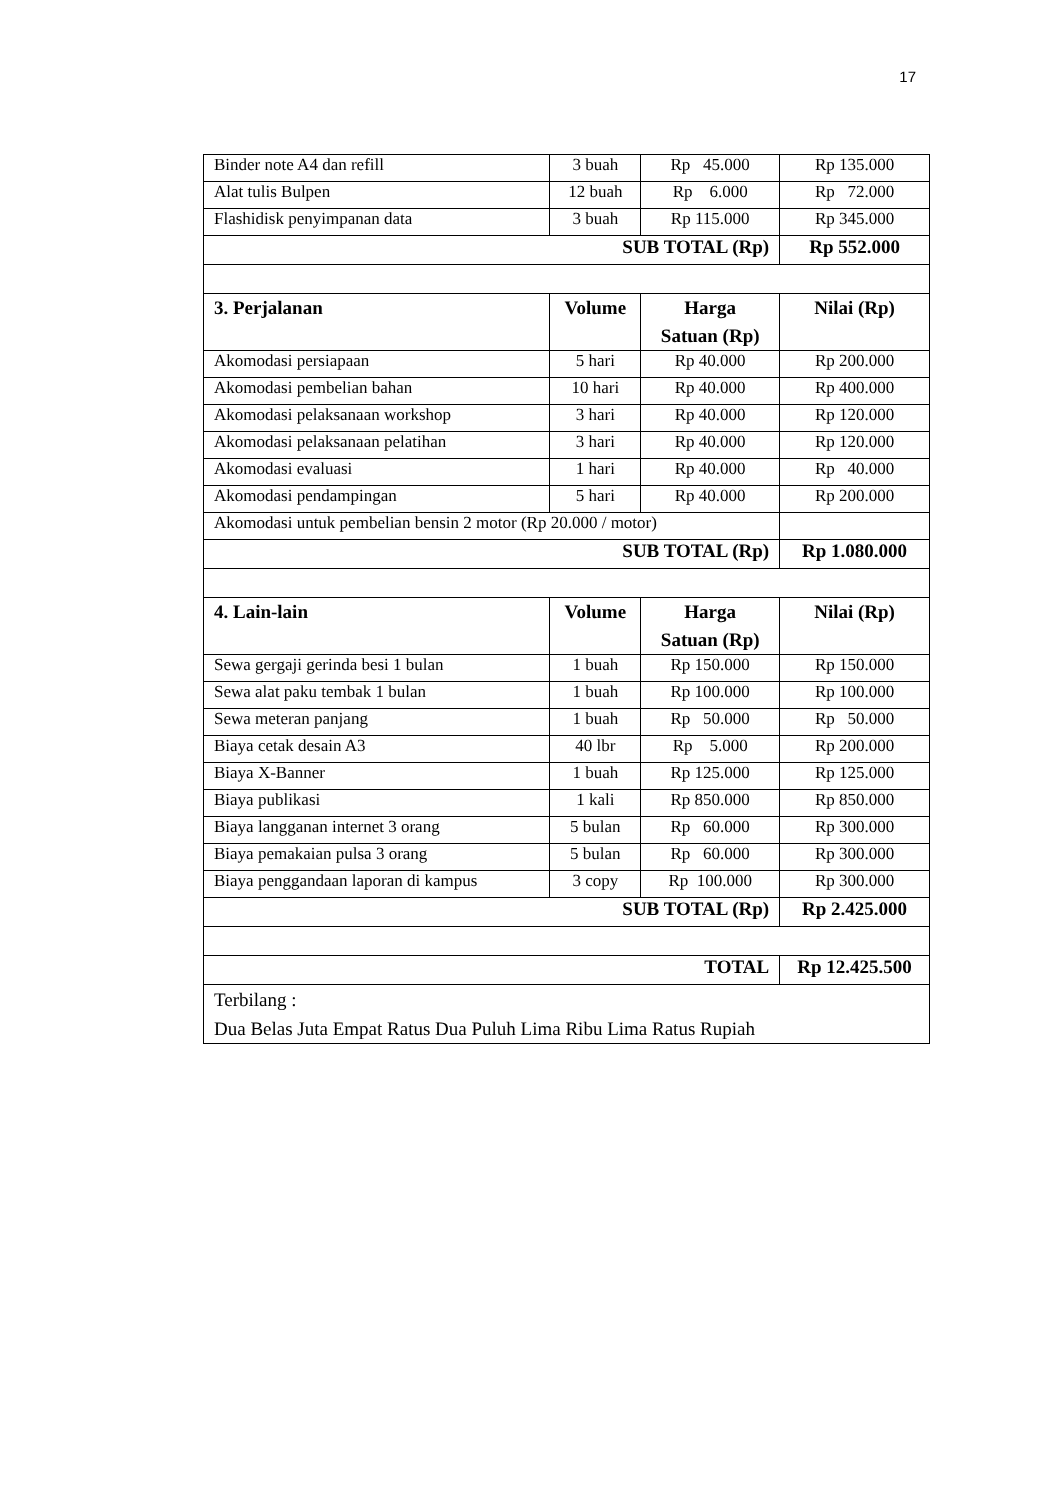17
| Binder note A4 dan refill | 3 buah | Rp 45.000 | Rp 135.000 |
| Alat tulis Bulpen | 12 buah | Rp 6.000 | Rp 72.000 |
| Flashidisk penyimpanan data | 3 buah | Rp 115.000 | Rp 345.000 |
| SUB TOTAL (Rp) | | | Rp 552.000 |
| 3. Perjalanan | Volume | Harga Satuan (Rp) | Nilai (Rp) |
| Akomodasi persiapaan | 5 hari | Rp 40.000 | Rp 200.000 |
| Akomodasi pembelian bahan | 10 hari | Rp 40.000 | Rp 400.000 |
| Akomodasi pelaksanaan workshop | 3 hari | Rp 40.000 | Rp 120.000 |
| Akomodasi pelaksanaan pelatihan | 3 hari | Rp 40.000 | Rp 120.000 |
| Akomodasi evaluasi | 1 hari | Rp 40.000 | Rp 40.000 |
| Akomodasi pendampingan | 5 hari | Rp 40.000 | Rp 200.000 |
| Akomodasi untuk pembelian bensin 2 motor (Rp 20.000 / motor) | | | |
| SUB TOTAL (Rp) | | | Rp 1.080.000 |
| 4. Lain-lain | Volume | Harga Satuan (Rp) | Nilai (Rp) |
| Sewa gergaji gerinda besi 1 bulan | 1 buah | Rp 150.000 | Rp 150.000 |
| Sewa alat paku tembak 1 bulan | 1 buah | Rp 100.000 | Rp 100.000 |
| Sewa meteran panjang | 1 buah | Rp 50.000 | Rp 50.000 |
| Biaya cetak desain A3 | 40 lbr | Rp 5.000 | Rp 200.000 |
| Biaya X-Banner | 1 buah | Rp 125.000 | Rp 125.000 |
| Biaya publikasi | 1 kali | Rp 850.000 | Rp 850.000 |
| Biaya langganan internet 3 orang | 5 bulan | Rp 60.000 | Rp 300.000 |
| Biaya pemakaian pulsa 3 orang | 5 bulan | Rp 60.000 | Rp 300.000 |
| Biaya penggandaan laporan di kampus | 3 copy | Rp 100.000 | Rp 300.000 |
| SUB TOTAL (Rp) | | | Rp 2.425.000 |
| TOTAL | | | Rp 12.425.500 |
| Terbilang : Dua Belas Juta Empat Ratus Dua Puluh Lima Ribu Lima Ratus Rupiah | | | |